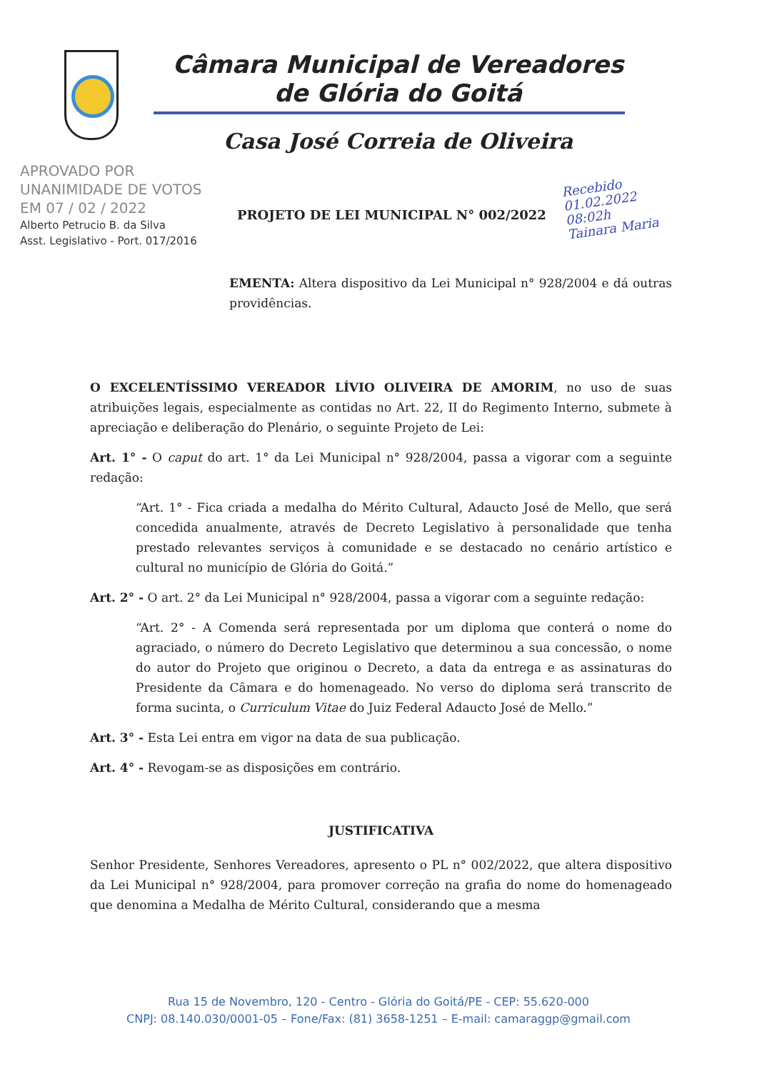Câmara Municipal de Vereadores
de Glória do Goitá
Casa José Correia de Oliveira
APROVADO POR
UNANIMIDADE DE VOTOS
EM 07 / 02 / 2022
Alberto Petrucio B. da Silva
Asst. Legislativo - Port. 017/2016
PROJETO DE LEI MUNICIPAL N° 002/2022
Recebido
01.02.2022
08:02h
Tainara Maria
EMENTA: Altera dispositivo da Lei Municipal n° 928/2004 e dá outras providências.
O EXCELENTÍSSIMO VEREADOR LÍVIO OLIVEIRA DE AMORIM, no uso de suas atribuições legais, especialmente as contidas no Art. 22, II do Regimento Interno, submete à apreciação e deliberação do Plenário, o seguinte Projeto de Lei:
Art. 1° - O caput do art. 1° da Lei Municipal n° 928/2004, passa a vigorar com a seguinte redação:
“Art. 1° - Fica criada a medalha do Mérito Cultural, Adaucto José de Mello, que será concedida anualmente, através de Decreto Legislativo à personalidade que tenha prestado relevantes serviços à comunidade e se destacado no cenário artístico e cultural no município de Glória do Goitá.”
Art. 2° - O art. 2° da Lei Municipal n° 928/2004, passa a vigorar com a seguinte redação:
“Art. 2° - A Comenda será representada por um diploma que conterá o nome do agraciado, o número do Decreto Legislativo que determinou a sua concessão, o nome do autor do Projeto que originou o Decreto, a data da entrega e as assinaturas do Presidente da Câmara e do homenageado. No verso do diploma será transcrito de forma sucinta, o Curriculum Vitae do Juiz Federal Adaucto José de Mello.”
Art. 3° - Esta Lei entra em vigor na data de sua publicação.
Art. 4° - Revogam-se as disposições em contrário.
JUSTIFICATIVA
Senhor Presidente, Senhores Vereadores, apresento o PL n° 002/2022, que altera dispositivo da Lei Municipal n° 928/2004, para promover correção na grafia do nome do homenageado que denomina a Medalha de Mérito Cultural, considerando que a mesma
Rua 15 de Novembro, 120 - Centro - Glória do Goitá/PE - CEP: 55.620-000
CNPJ: 08.140.030/0001-05 – Fone/Fax: (81) 3658-1251 – E-mail: camaraggp@gmail.com